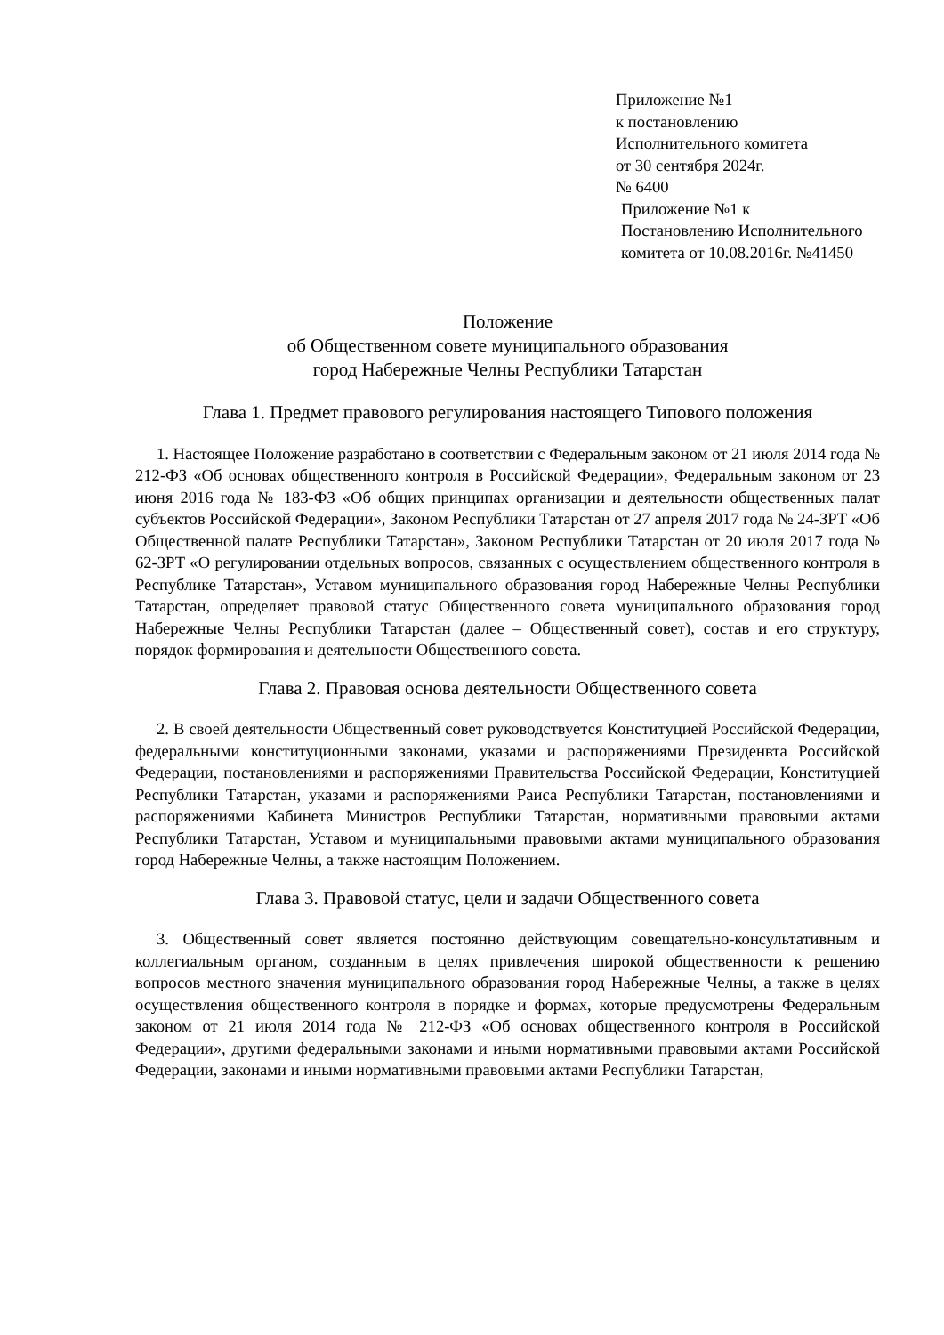Приложение №1
к постановлению
Исполнительного комитета
от 30 сентября 2024г.
№ 6400
Приложение №1 к
Постановлению Исполнительного
комитета от 10.08.2016г. №41450
Положение
об Общественном совете муниципального образования
город Набережные Челны Республики Татарстан
Глава 1. Предмет правового регулирования настоящего Типового положения
1. Настоящее Положение разработано в соответствии с Федеральным законом от 21 июля 2014 года № 212-ФЗ «Об основах общественного контроля в Российской Федерации», Федеральным законом от 23 июня 2016 года № 183-ФЗ «Об общих принципах организации и деятельности общественных палат субъектов Российской Федерации», Законом Республики Татарстан от 27 апреля 2017 года № 24-ЗРТ «Об Общественной палате Республики Татарстан», Законом Республики Татарстан от 20 июля 2017 года № 62-ЗРТ «О регулировании отдельных вопросов, связанных с осуществлением общественного контроля в Республике Татарстан», Уставом муниципального образования город Набережные Челны Республики Татарстан, определяет правовой статус Общественного совета муниципального образования город Набережные Челны Республики Татарстан (далее – Общественный совет), состав и его структуру, порядок формирования и деятельности Общественного совета.
Глава 2. Правовая основа деятельности Общественного совета
2. В своей деятельности Общественный совет руководствуется Конституцией Российской Федерации, федеральными конституционными законами, указами и распоряжениями Президенвта Российской Федерации, постановлениями и распоряжениями Правительства Российской Федерации, Конституцией Республики Татарстан, указами и распоряжениями Раиса Республики Татарстан, постановлениями и распоряжениями Кабинета Министров Республики Татарстан, нормативными правовыми актами Республики Татарстан, Уставом и муниципальными правовыми актами муниципального образования город Набережные Челны, а также настоящим Положением.
Глава 3. Правовой статус, цели и задачи Общественного совета
3. Общественный совет является постоянно действующим совещательно-консультативным и коллегиальным органом, созданным в целях привлечения широкой общественности к решению вопросов местного значения муниципального образования город Набережные Челны, а также в целях осуществления общественного контроля в порядке и формах, которые предусмотрены Федеральным законом от 21 июля 2014 года № 212-ФЗ «Об основах общественного контроля в Российской Федерации», другими федеральными законами и иными нормативными правовыми актами Российской Федерации, законами и иными нормативными правовыми актами Республики Татарстан,